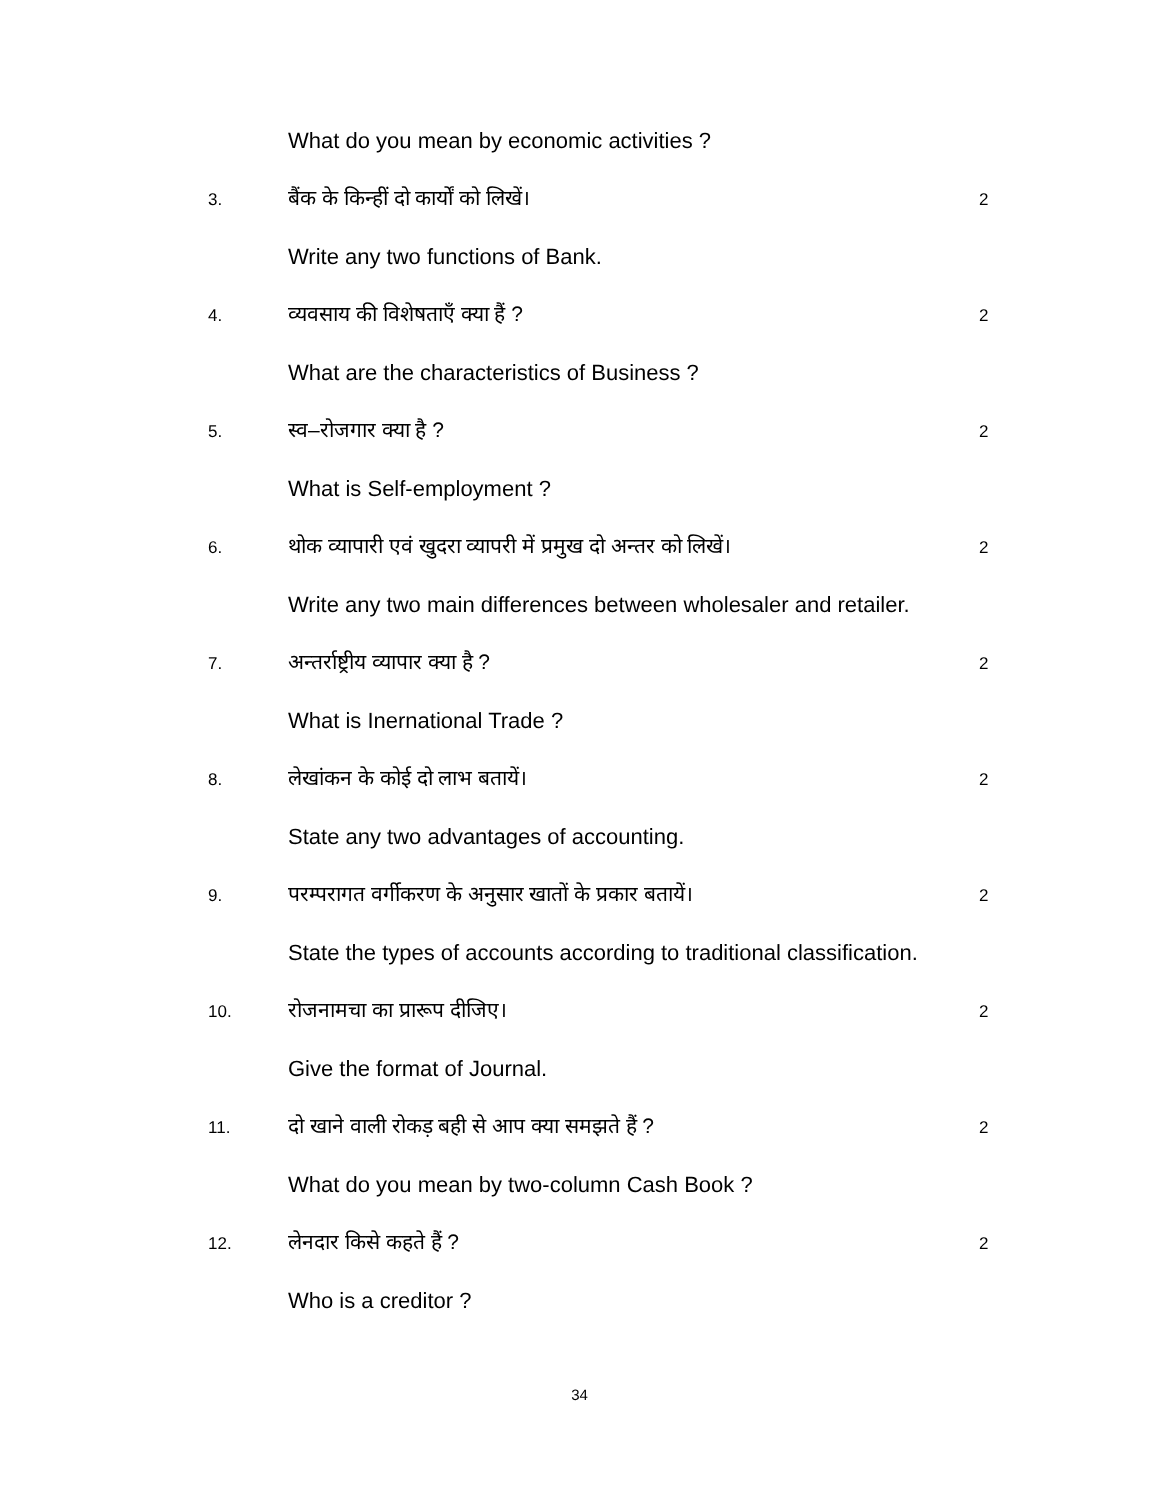What do you mean by economic activities ?
3. बैंक के किन्हीं दो कार्यों को लिखें। 2
Write any two functions of Bank.
4. व्यवसाय की विशेषताएँ क्या हैं ? 2
What are the characteristics of Business ?
5. स्व–रोजगार क्या है ? 2
What is Self-employment ?
6. थोक व्यापारी एवं खुदरा व्यापरी में प्रमुख दो अन्तर को लिखें। 2
Write any two main differences between wholesaler and retailer.
7. अन्तर्राष्ट्रीय व्यापार क्या है ? 2
What is Inernational Trade ?
8. लेखांकन के कोई दो लाभ बतायें। 2
State any two advantages of accounting.
9. परम्परागत वर्गीकरण के अनुसार खातों के प्रकार बतायें। 2
State the types of accounts according to traditional classification.
10. रोजनामचा का प्रारूप दीजिए। 2
Give the format of Journal.
11. दो खाने वाली रोकड़ बही से आप क्या समझते हैं ? 2
What do you mean by two-column Cash Book ?
12. लेनदार किसे कहते हैं ? 2
Who is a creditor ?
34